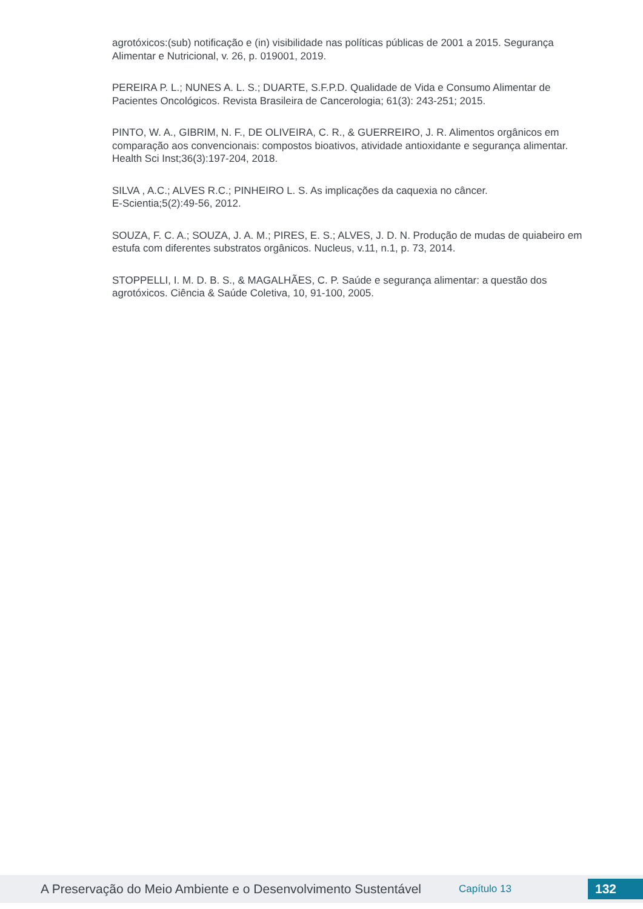agrotóxicos:(sub) notificação e (in) visibilidade nas políticas públicas de 2001 a 2015. Segurança Alimentar e Nutricional, v. 26, p. 019001, 2019.
PEREIRA P. L.; NUNES A. L. S.; DUARTE, S.F.P.D. Qualidade de Vida e Consumo Alimentar de Pacientes Oncológicos. Revista Brasileira de Cancerologia; 61(3): 243-251; 2015.
PINTO, W. A., GIBRIM, N. F., DE OLIVEIRA, C. R., & GUERREIRO, J. R. Alimentos orgânicos em comparação aos convencionais: compostos bioativos, atividade antioxidante e segurança alimentar. Health Sci Inst;36(3):197-204, 2018.
SILVA , A.C.; ALVES R.C.; PINHEIRO L. S. As implicações da caquexia no câncer.
E-Scientia;5(2):49-56, 2012.
SOUZA, F. C. A.; SOUZA, J. A. M.; PIRES, E. S.; ALVES, J. D. N. Produção de mudas de quiabeiro em estufa com diferentes substratos orgânicos. Nucleus, v.11, n.1, p. 73, 2014.
STOPPELLI, I. M. D. B. S., & MAGALHÃES, C. P. Saúde e segurança alimentar: a questão dos agrotóxicos. Ciência & Saúde Coletiva, 10, 91-100, 2005.
A Preservação do Meio Ambiente e o Desenvolvimento Sustentável
Capítulo 13
132